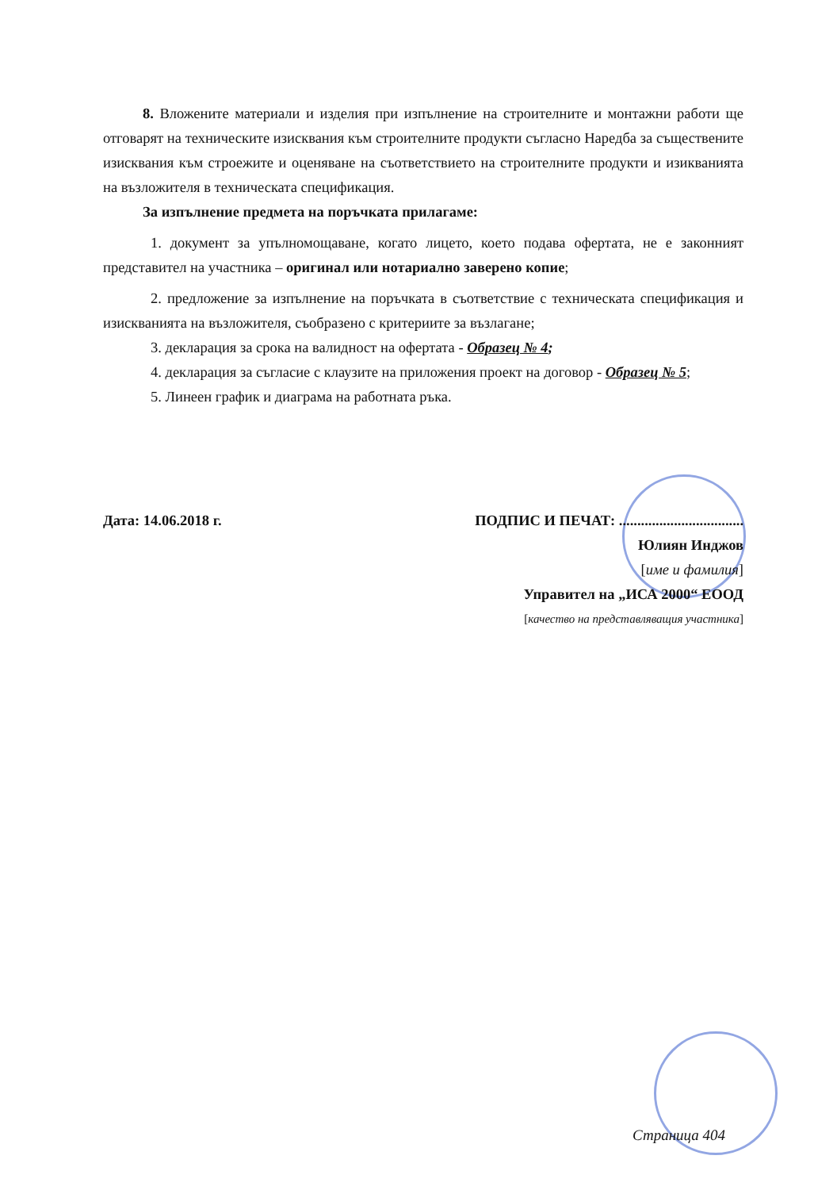8. Вложените материали и изделия при изпълнение на строителните и монтажни работи ще отговарят на техническите изисквания към строителните продукти съгласно Наредба за съществените изисквания към строежите и оценяване на съответствието на строителните продукти и изикванията на възложителя в техническата спецификация.
За изпълнение предмета на поръчката прилагаме:
1. документ за упълномощаване, когато лицето, което подава офертата, не е законният представител на участника – оригинал или нотариално заверено копие;
2. предложение за изпълнение на поръчката в съответствие с техническата спецификация и изискванията на възложителя, съобразено с критериите за възлагане;
3. декларация за срока на валидност на офертата - Образец № 4;
4. декларация за съгласие с клаузите на приложения проект на договор - Образец № 5;
5. Линеен график и диаграма на работната ръка.
Дата: 14.06.2018 г. ПОДПИС И ПЕЧАТ: ..................................
Юлиян Инджов
[име и фамилия]
Управител на „ИСА 2000“ ЕООД
[качество на представляващия участника]
Страница 404